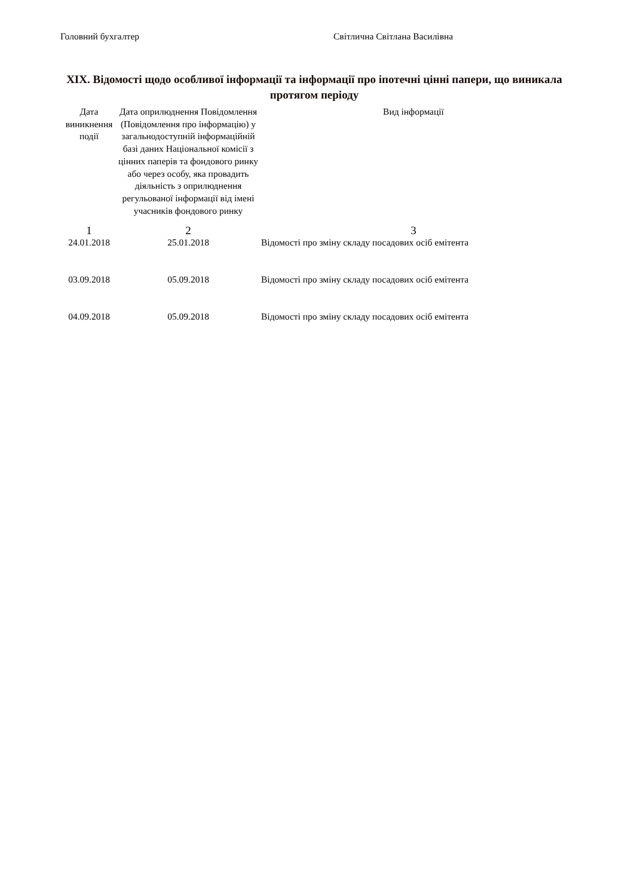Головний бухгалтер Світлична Світлана Василівна
XIX. Відомості щодо особливої інформації та інформації про іпотечні цінні папери, що виникала протягом періоду
| Дата виникнення події | Дата оприлюднення Повідомлення (Повідомлення про інформацію) у загальнодоступній інформаційній базі даних Національної комісії з цінних паперів та фондового ринку або через особу, яка провадить діяльність з оприлюднення регульованої інформації від імені учасників фондового ринку | Вид інформації |
| --- | --- | --- |
| 1 | 2 | 3 |
| 24.01.2018 | 25.01.2018 | Відомості про зміну складу посадових осіб емітента |
| 03.09.2018 | 05.09.2018 | Відомості про зміну складу посадових осіб емітента |
| 04.09.2018 | 05.09.2018 | Відомості про зміну складу посадових осіб емітента |